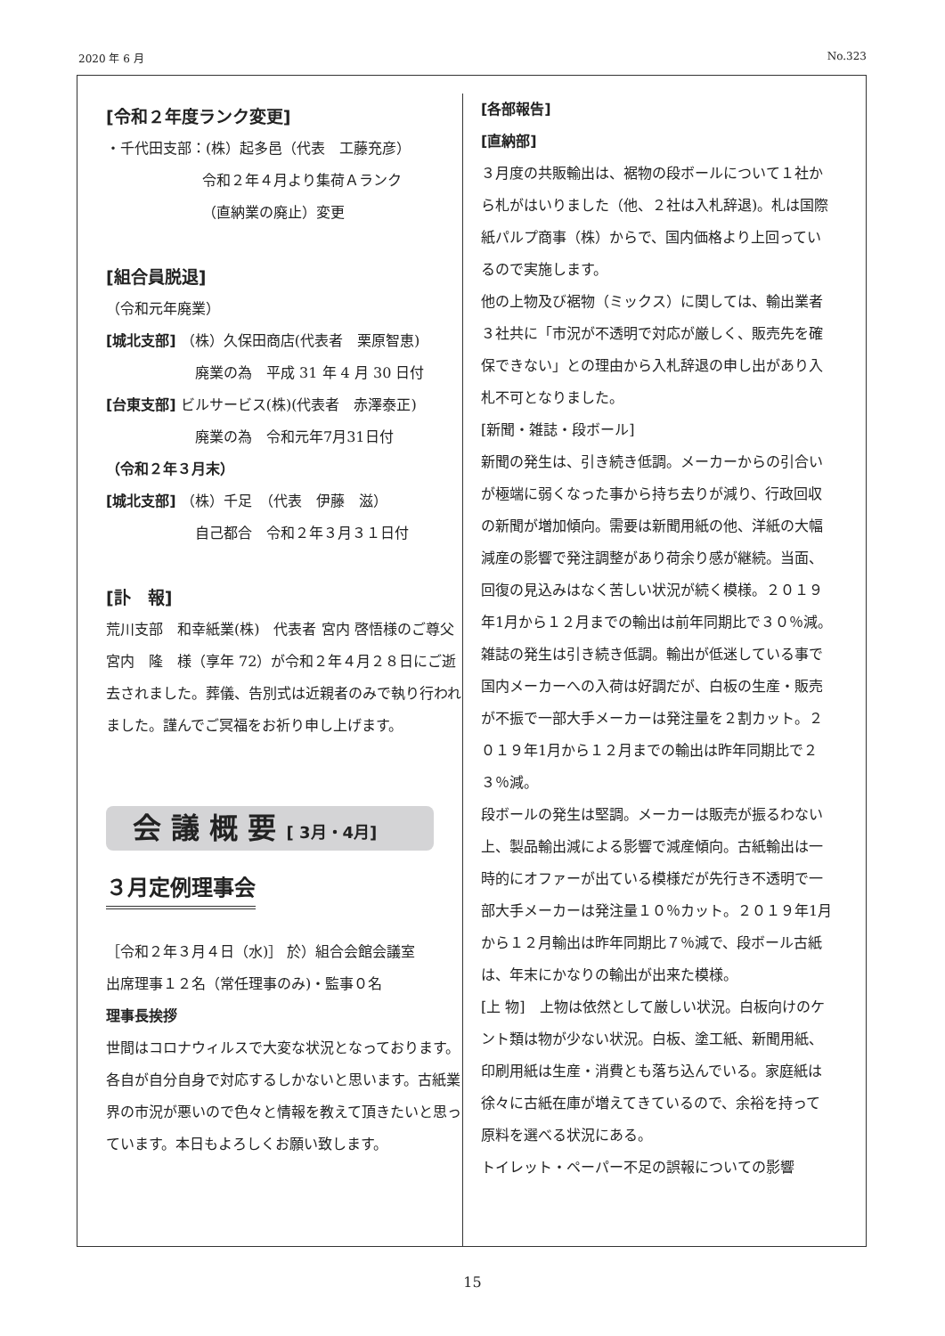2020 年 6 月 No.323
[令和２年度ランク変更]
・千代田支部：(株）起多邑（代表　工藤充彦）
令和２年４月より集荷Ａランク
（直納業の廃止）変更
[組合員脱退]
（令和元年廃業）
[城北支部] （株）久保田商店(代表者　栗原智恵)
廃業の為　平成 31 年 4 月 30 日付
[台東支部] ビルサービス(株)(代表者　赤澤泰正)
廃業の為　令和元年7月31日付
（令和２年３月末）
[城北支部] （株）千足　（代表　伊藤　滋）
自己都合　令和２年３月３１日付
[訃　報]
荒川支部　和幸紙業(株)　代表者 宮内 啓悟様のご尊父　宮内　隆　様（享年 72）が令和２年４月２８日にご逝去されました。葬儀、告別式は近親者のみで執り行われました。謹んでご冥福をお祈り申し上げます。
会 議 概 要 [ 3月・4月]
３月定例理事会
［令和２年３月４日（水)］ 於）組合会館会議室
出席理事１２名（常任理事のみ)・監事０名
理事長挨拶
世間はコロナウィルスで大変な状況となっております。各自が自分自身で対応するしかないと思います。古紙業界の市況が悪いので色々と情報を教えて頂きたいと思っています。本日もよろしくお願い致します。
[各部報告]
[直納部]
３月度の共販輸出は、裾物の段ボールについて１社から札がはいりました（他、２社は入札辞退)。札は国際紙パルプ商事（株）からで、国内価格より上回っているので実施します。
他の上物及び裾物（ミックス）に関しては、輸出業者３社共に「市況が不透明で対応が厳しく、販売先を確保できない」との理由から入札辞退の申し出があり入札不可となりました。
[新聞・雑誌・段ボール]
新聞の発生は、引き続き低調。メーカーからの引合いが極端に弱くなった事から持ち去りが減り、行政回収の新聞が増加傾向。需要は新聞用紙の他、洋紙の大幅減産の影響で発注調整があり荷余り感が継続。当面、回復の見込みはなく苦しい状況が続く模様。２０１９年1月から１２月までの輸出は前年同期比で３０％減。
雑誌の発生は引き続き低調。輸出が低迷している事で国内メーカーへの入荷は好調だが、白板の生産・販売が不振で一部大手メーカーは発注量を２割カット。２０１９年1月から１２月までの輸出は昨年同期比で２３％減。
段ボールの発生は堅調。メーカーは販売が振るわない上、製品輸出減による影響で減産傾向。古紙輸出は一時的にオファーが出ている模様だが先行き不透明で一部大手メーカーは発注量１０％カット。２０１９年1月から１２月輸出は昨年同期比７％減で、段ボール古紙は、年末にかなりの輸出が出来た模様。
[上 物]　上物は依然として厳しい状況。白板向けのケント類は物が少ない状況。白板、塗工紙、新聞用紙、印刷用紙は生産・消費とも落ち込んでいる。家庭紙は徐々に古紙在庫が増えてきているので、余裕を持って原料を選べる状況にある。
トイレット・ペーパー不足の誤報についての影響
15